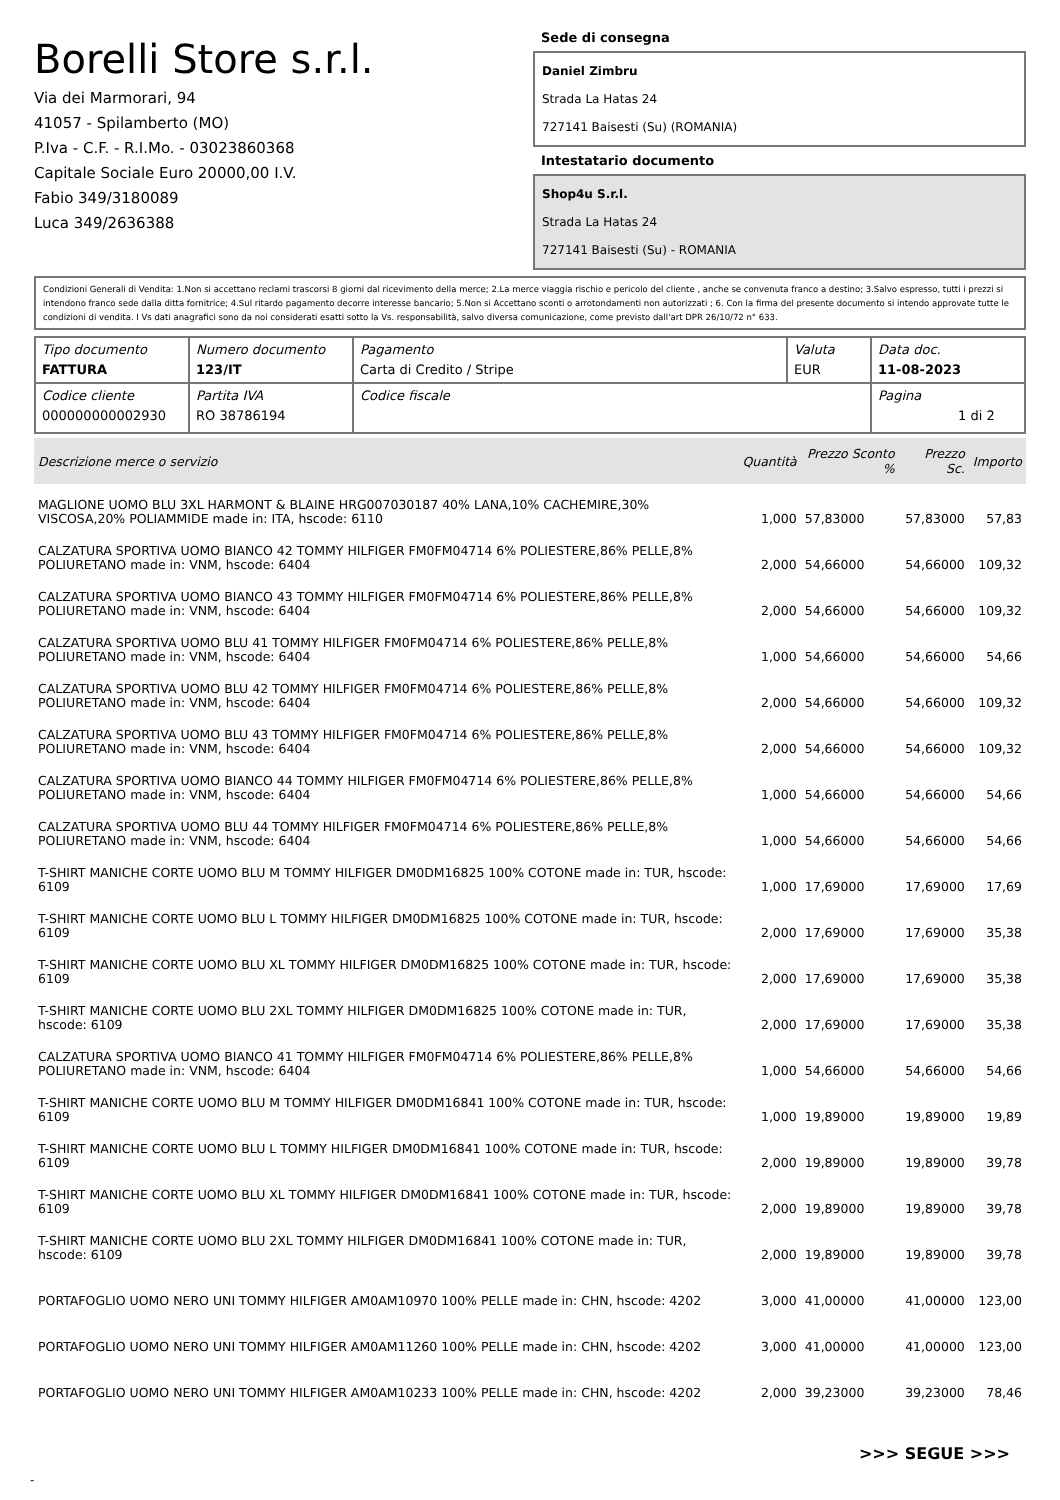Borelli Store s.r.l.
Via dei Marmorari, 94
41057 - Spilamberto (MO)
P.Iva - C.F. - R.I.Mo. - 03023860368
Capitale Sociale Euro 20000,00 I.V.
Fabio 349/3180089
Luca 349/2636388
Sede di consegna
Daniel Zimbru
Strada La Hatas 24
727141 Baisesti (Su) (ROMANIA)
Intestatario documento
Shop4u S.r.l.
Strada La Hatas 24
727141 Baisesti (Su) - ROMANIA
Condizioni Generali di Vendita: 1.Non si accettano reclami trascorsi 8 giorni dal ricevimento della merce; 2.La merce viaggia rischio e pericolo del cliente , anche se convenuta franco a destino; 3.Salvo espresso, tutti i prezzi si intendono franco sede dalla ditta fornitrice; 4.Sul ritardo pagamento decorre interesse bancario; 5.Non si Accettano sconti o arrotondamenti non autorizzati ; 6. Con la firma del presente documento si intendo approvate tutte le condizioni di vendita. I Vs dati anagrafici sono da noi considerati esatti sotto la Vs. responsabilità, salvo diversa comunicazione, come previsto dall'art DPR 26/10/72 n° 633.
| Tipo documento FATTURA | Numero documento 123/IT | Pagamento Carta di Credito / Stripe | Valuta EUR | Data doc. 11-08-2023 |
| Codice cliente 000000000002930 | Partita IVA RO 38786194 | Codice fiscale | | Pagina 1 di 2 |
| Descrizione merce o servizio | Quantità | Prezzo Sconto % | Prezzo Sc. | Importo |
| --- | --- | --- | --- | --- |
| MAGLIONE UOMO BLU 3XL HARMONT & BLAINE HRG007030187 40% LANA,10% CACHEMIRE,30% VISCOSA,20% POLIAMMIDE made in: ITA, hscode: 6110 | 1,000 | 57,83000 | 57,83000 | 57,83 |
| CALZATURA SPORTIVA UOMO BIANCO 42 TOMMY HILFIGER FM0FM04714 6% POLIESTERE,86% PELLE,8% POLIURETANO made in: VNM, hscode: 6404 | 2,000 | 54,66000 | 54,66000 | 109,32 |
| CALZATURA SPORTIVA UOMO BIANCO 43 TOMMY HILFIGER FM0FM04714 6% POLIESTERE,86% PELLE,8% POLIURETANO made in: VNM, hscode: 6404 | 2,000 | 54,66000 | 54,66000 | 109,32 |
| CALZATURA SPORTIVA UOMO BLU 41 TOMMY HILFIGER FM0FM04714 6% POLIESTERE,86% PELLE,8% POLIURETANO made in: VNM, hscode: 6404 | 1,000 | 54,66000 | 54,66000 | 54,66 |
| CALZATURA SPORTIVA UOMO BLU 42 TOMMY HILFIGER FM0FM04714 6% POLIESTERE,86% PELLE,8% POLIURETANO made in: VNM, hscode: 6404 | 2,000 | 54,66000 | 54,66000 | 109,32 |
| CALZATURA SPORTIVA UOMO BLU 43 TOMMY HILFIGER FM0FM04714 6% POLIESTERE,86% PELLE,8% POLIURETANO made in: VNM, hscode: 6404 | 2,000 | 54,66000 | 54,66000 | 109,32 |
| CALZATURA SPORTIVA UOMO BIANCO 44 TOMMY HILFIGER FM0FM04714 6% POLIESTERE,86% PELLE,8% POLIURETANO made in: VNM, hscode: 6404 | 1,000 | 54,66000 | 54,66000 | 54,66 |
| CALZATURA SPORTIVA UOMO BLU 44 TOMMY HILFIGER FM0FM04714 6% POLIESTERE,86% PELLE,8% POLIURETANO made in: VNM, hscode: 6404 | 1,000 | 54,66000 | 54,66000 | 54,66 |
| T-SHIRT MANICHE CORTE UOMO BLU M TOMMY HILFIGER DM0DM16825 100% COTONE made in: TUR, hscode: 6109 | 1,000 | 17,69000 | 17,69000 | 17,69 |
| T-SHIRT MANICHE CORTE UOMO BLU L TOMMY HILFIGER DM0DM16825 100% COTONE made in: TUR, hscode: 6109 | 2,000 | 17,69000 | 17,69000 | 35,38 |
| T-SHIRT MANICHE CORTE UOMO BLU XL TOMMY HILFIGER DM0DM16825 100% COTONE made in: TUR, hscode: 6109 | 2,000 | 17,69000 | 17,69000 | 35,38 |
| T-SHIRT MANICHE CORTE UOMO BLU 2XL TOMMY HILFIGER DM0DM16825 100% COTONE made in: TUR, hscode: 6109 | 2,000 | 17,69000 | 17,69000 | 35,38 |
| CALZATURA SPORTIVA UOMO BIANCO 41 TOMMY HILFIGER FM0FM04714 6% POLIESTERE,86% PELLE,8% POLIURETANO made in: VNM, hscode: 6404 | 1,000 | 54,66000 | 54,66000 | 54,66 |
| T-SHIRT MANICHE CORTE UOMO BLU M TOMMY HILFIGER DM0DM16841 100% COTONE made in: TUR, hscode: 6109 | 1,000 | 19,89000 | 19,89000 | 19,89 |
| T-SHIRT MANICHE CORTE UOMO BLU L TOMMY HILFIGER DM0DM16841 100% COTONE made in: TUR, hscode: 6109 | 2,000 | 19,89000 | 19,89000 | 39,78 |
| T-SHIRT MANICHE CORTE UOMO BLU XL TOMMY HILFIGER DM0DM16841 100% COTONE made in: TUR, hscode: 6109 | 2,000 | 19,89000 | 19,89000 | 39,78 |
| T-SHIRT MANICHE CORTE UOMO BLU 2XL TOMMY HILFIGER DM0DM16841 100% COTONE made in: TUR, hscode: 6109 | 2,000 | 19,89000 | 19,89000 | 39,78 |
| PORTAFOGLIO UOMO NERO UNI TOMMY HILFIGER AM0AM10970 100% PELLE made in: CHN, hscode: 4202 | 3,000 | 41,00000 | 41,00000 | 123,00 |
| PORTAFOGLIO UOMO NERO UNI TOMMY HILFIGER AM0AM11260 100% PELLE made in: CHN, hscode: 4202 | 3,000 | 41,00000 | 41,00000 | 123,00 |
| PORTAFOGLIO UOMO NERO UNI TOMMY HILFIGER AM0AM10233 100% PELLE made in: CHN, hscode: 4202 | 2,000 | 39,23000 | 39,23000 | 78,46 |
>>> SEGUE >>>
-